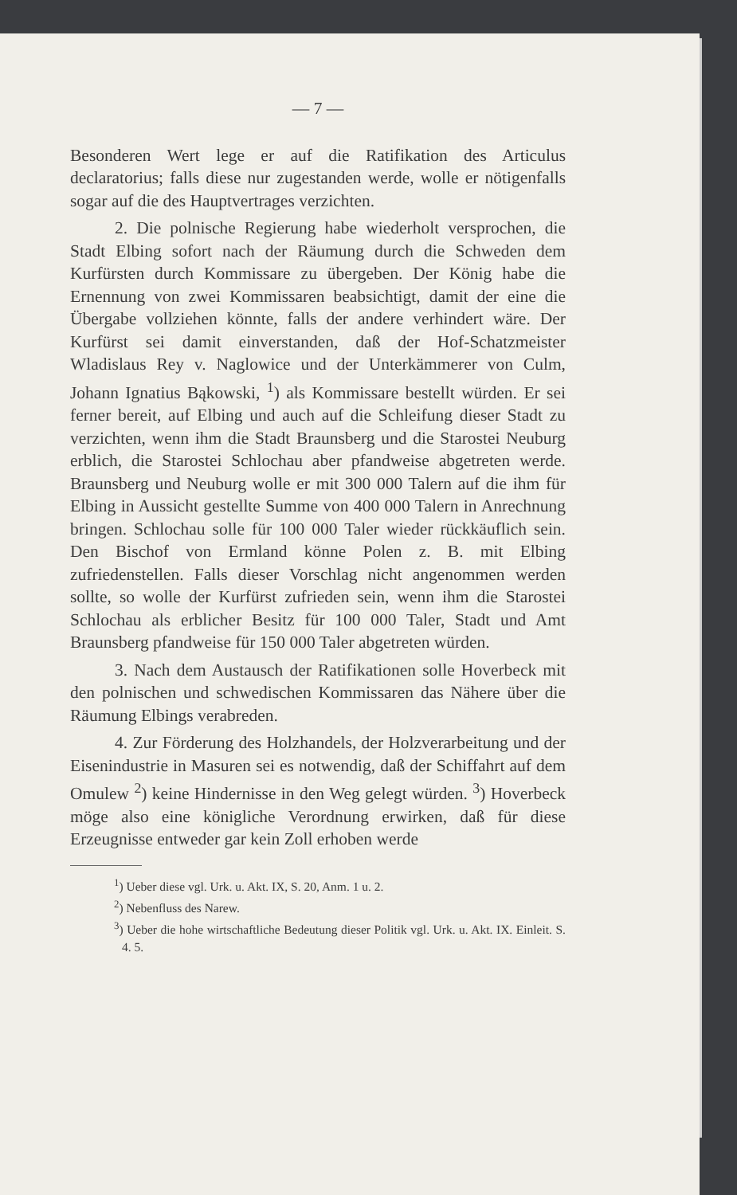— 7 —
Besonderen Wert lege er auf die Ratifikation des Articulus declaratorius; falls diese nur zugestanden werde, wolle er nötigenfalls sogar auf die des Hauptvertrages verzichten.
2. Die polnische Regierung habe wiederholt versprochen, die Stadt Elbing sofort nach der Räumung durch die Schweden dem Kurfürsten durch Kommissare zu übergeben. Der König habe die Ernennung von zwei Kommissaren beabsichtigt, damit der eine die Übergabe vollziehen könnte, falls der andere verhindert wäre. Der Kurfürst sei damit einverstanden, daß der Hof-Schatzmeister Wladislaus Rey v. Naglowice und der Unterkämmerer von Culm, Johann Ignatius Bąkowski, <sup>1</sup>) als Kommissare bestellt würden. Er sei ferner bereit, auf Elbing und auch auf die Schleifung dieser Stadt zu verzichten, wenn ihm die Stadt Braunsberg und die Starostei Neuburg erblich, die Starostei Schlochau aber pfandweise abgetreten werde. Braunsberg und Neuburg wolle er mit 300 000 Talern auf die ihm für Elbing in Aussicht gestellte Summe von 400 000 Talern in Anrechnung bringen. Schlochau solle für 100 000 Taler wieder rückkäuflich sein. Den Bischof von Ermland könne Polen z. B. mit Elbing zufriedenstellen. Falls dieser Vorschlag nicht angenommen werden sollte, so wolle der Kurfürst zufrieden sein, wenn ihm die Starostei Schlochau als erblicher Besitz für 100 000 Taler, Stadt und Amt Braunsberg pfandweise für 150 000 Taler abgetreten würden.
3. Nach dem Austausch der Ratifikationen solle Hoverbeck mit den polnischen und schwedischen Kommissaren das Nähere über die Räumung Elbings verabreden.
4. Zur Förderung des Holzhandels, der Holzverarbeitung und der Eisenindustrie in Masuren sei es notwendig, daß der Schiffahrt auf dem Omulew <sup>2</sup>) keine Hindernisse in den Weg gelegt würden. <sup>3</sup>) Hoverbeck möge also eine königliche Verordnung erwirken, daß für diese Erzeugnisse entweder gar kein Zoll erhoben werde
<sup>1</sup>) Ueber diese vgl. Urk. u. Akt. IX, S. 20, Anm. 1 u. 2.
<sup>2</sup>) Nebenfluss des Narew.
<sup>3</sup>) Ueber die hohe wirtschaftliche Bedeutung dieser Politik vgl. Urk. u. Akt. IX. Einleit. S. 4. 5.